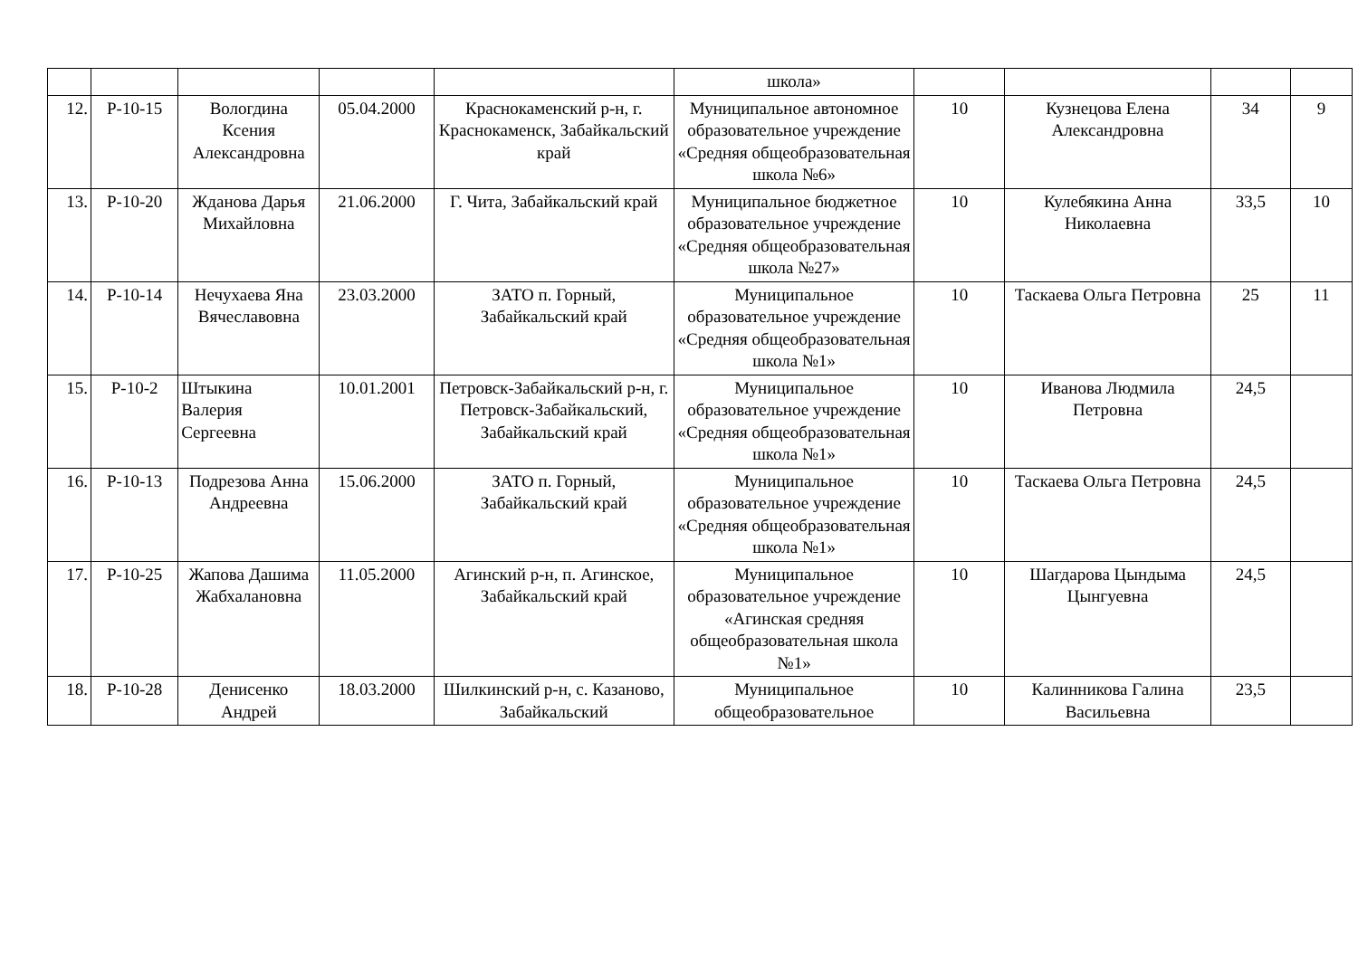| | | | | | школа» | | | | |
| 12. | Р-10-15 | Вологдина Ксения Александровна | 05.04.2000 | Краснокаменский р-н, г. Краснокаменск, Забайкальский край | Муниципальное автономное образовательное учреждение «Средняя общеобразовательная школа №6» | 10 | Кузнецова Елена Александровна | 34 | 9 |
| 13. | Р-10-20 | Жданова Дарья Михайловна | 21.06.2000 | Г. Чита, Забайкальский край | Муниципальное бюджетное образовательное учреждение «Средняя общеобразовательная школа №27» | 10 | Кулебякина Анна Николаевна | 33,5 | 10 |
| 14. | Р-10-14 | Нечухаева Яна Вячеславовна | 23.03.2000 | ЗАТО п. Горный, Забайкальский край | Муниципальное образовательное учреждение «Средняя общеобразовательная школа №1» | 10 | Таскаева Ольга Петровна | 25 | 11 |
| 15. | Р-10-2 | Штыкина Валерия Сергеевна | 10.01.2001 | Петровск-Забайкальский р-н, г. Петровск-Забайкальский, Забайкальский край | Муниципальное образовательное учреждение «Средняя общеобразовательная школа №1» | 10 | Иванова Людмила Петровна | 24,5 | |
| 16. | Р-10-13 | Подрезова Анна Андреевна | 15.06.2000 | ЗАТО п. Горный, Забайкальский край | Муниципальное образовательное учреждение «Средняя общеобразовательная школа №1» | 10 | Таскаева Ольга Петровна | 24,5 | |
| 17. | Р-10-25 | Жапова Дашима Жабхалановна | 11.05.2000 | Агинский р-н, п. Агинское, Забайкальский край | Муниципальное образовательное учреждение «Агинская средняя общеобразовательная школа №1» | 10 | Шагдарова Цындыма Цынгуевна | 24,5 | |
| 18. | Р-10-28 | Денисенко Андрей | 18.03.2000 | Шилкинский р-н, с. Казаново, Забайкальский | Муниципальное общеобразовательное | 10 | Калинникова Галина Васильевна | 23,5 | |